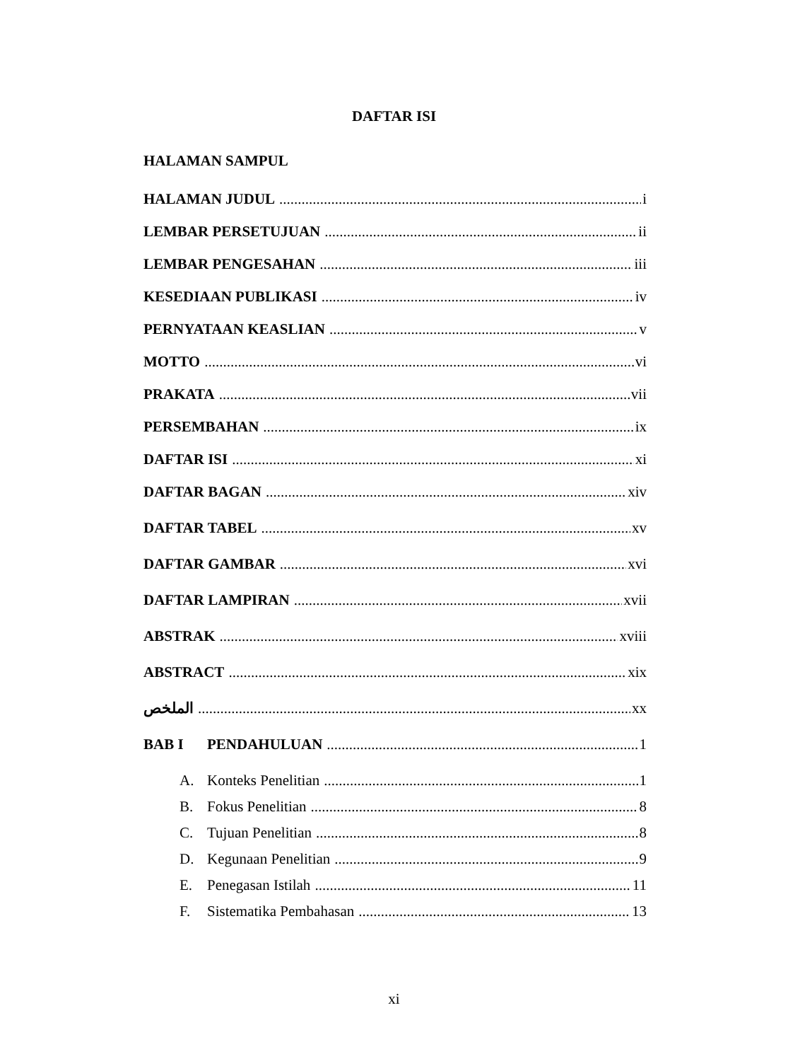DAFTAR ISI
HALAMAN SAMPUL
HALAMAN JUDUL i
LEMBAR PERSETUJUAN ii
LEMBAR PENGESAHAN iii
KESEDIAAN PUBLIKASI iv
PERNYATAAN KEASLIAN v
MOTTO vi
PRAKATA vii
PERSEMBAHAN ix
DAFTAR ISI xi
DAFTAR BAGAN xiv
DAFTAR TABEL xv
DAFTAR GAMBAR xvi
DAFTAR LAMPIRAN xvii
ABSTRAK xviii
ABSTRACT xix
الملخص xx
BAB I PENDAHULUAN 1
A. Konteks Penelitian 1
B. Fokus Penelitian 8
C. Tujuan Penelitian 8
D. Kegunaan Penelitian 9
E. Penegasan Istilah 11
F. Sistematika Pembahasan 13
xi